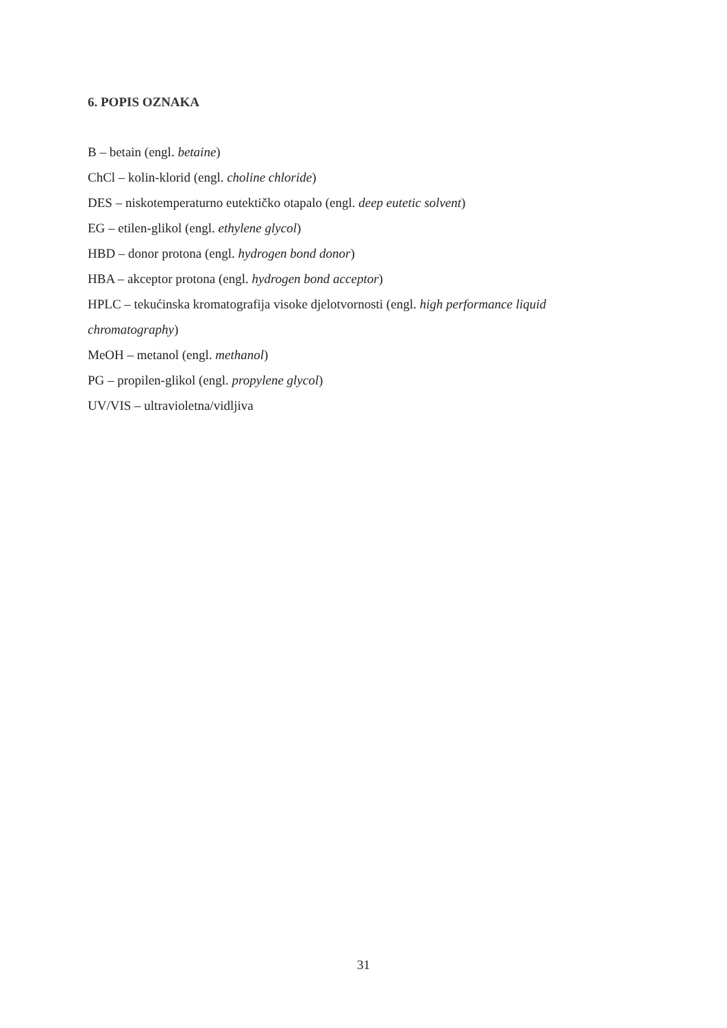6. POPIS OZNAKA
B – betain (engl. betaine)
ChCl – kolin-klorid (engl. choline chloride)
DES – niskotemperaturno eutektičko otapalo (engl. deep eutetic solvent)
EG – etilen-glikol (engl. ethylene glycol)
HBD – donor protona (engl. hydrogen bond donor)
HBA – akceptor protona (engl. hydrogen bond acceptor)
HPLC – tekućinska kromatografija visoke djelotvornosti (engl. high performance liquid chromatography)
MeOH – metanol (engl. methanol)
PG – propilen-glikol (engl. propylene glycol)
UV/VIS – ultravioletna/vidljiva
31